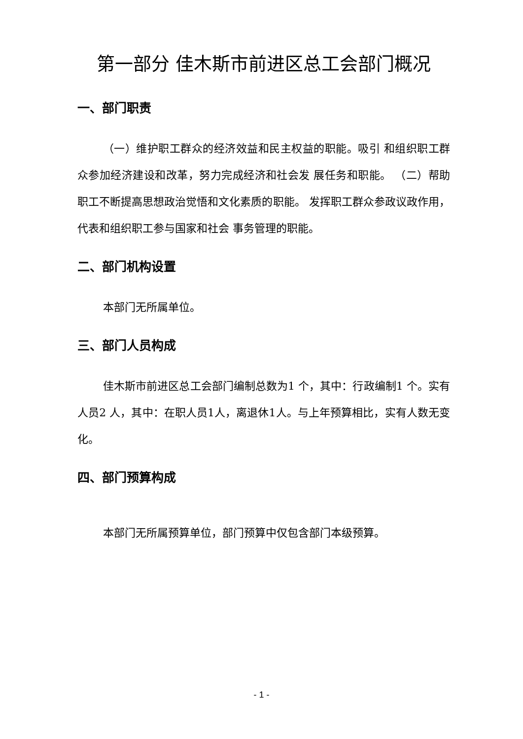第一部分 佳木斯市前进区总工会部门概况
一、部门职责
（一）维护职工群众的经济效益和民主权益的职能。吸引 和组织职工群众参加经济建设和改革，努力完成经济和社会发 展任务和职能。 （二）帮助职工不断提高思想政治觉悟和文化素质的职能。 发挥职工群众参政议政作用，代表和组织职工参与国家和社会 事务管理的职能。
二、部门机构设置
本部门无所属单位。
三、部门人员构成
佳木斯市前进区总工会部门编制总数为1 个，其中：行政编制1 个。实有人员2 人，其中：在职人员1人，离退休1人。与上年预算相比，实有人数无变化。
四、部门预算构成
本部门无所属预算单位，部门预算中仅包含部门本级预算。
- 1 -